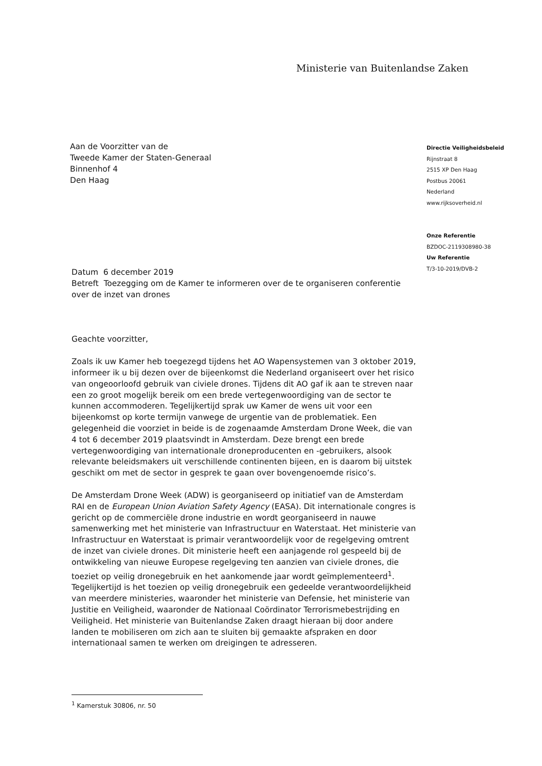Ministerie van Buitenlandse Zaken
Aan de Voorzitter van de
Tweede Kamer der Staten-Generaal
Binnenhof 4
Den Haag
Directie Veiligheidsbeleid
Rijnstraat 8
2515 XP Den Haag
Postbus 20061
Nederland
www.rijksoverheid.nl
Onze Referentie
BZDOC-2119308980-38
Uw Referentie
T/3-10-2019/DVB-2
Datum 6 december 2019
Betreft Toezegging om de Kamer te informeren over de te organiseren conferentie over de inzet van drones
Geachte voorzitter,
Zoals ik uw Kamer heb toegezegd tijdens het AO Wapensystemen van 3 oktober 2019, informeer ik u bij dezen over de bijeenkomst die Nederland organiseert over het risico van ongeoorloofd gebruik van civiele drones. Tijdens dit AO gaf ik aan te streven naar een zo groot mogelijk bereik om een brede vertegenwoordiging van de sector te kunnen accommoderen. Tegelijkertijd sprak uw Kamer de wens uit voor een bijeenkomst op korte termijn vanwege de urgentie van de problematiek. Een gelegenheid die voorziet in beide is de zogenaamde Amsterdam Drone Week, die van 4 tot 6 december 2019 plaatsvindt in Amsterdam. Deze brengt een brede vertegenwoordiging van internationale droneproducenten en -gebruikers, alsook relevante beleidsmakers uit verschillende continenten bijeen, en is daarom bij uitstek geschikt om met de sector in gesprek te gaan over bovengenoemde risico’s.
De Amsterdam Drone Week (ADW) is georganiseerd op initiatief van de Amsterdam RAI en de European Union Aviation Safety Agency (EASA). Dit internationale congres is gericht op de commerciële drone industrie en wordt georganiseerd in nauwe samenwerking met het ministerie van Infrastructuur en Waterstaat. Het ministerie van Infrastructuur en Waterstaat is primair verantwoordelijk voor de regelgeving omtrent de inzet van civiele drones. Dit ministerie heeft een aanjagende rol gespeeld bij de ontwikkeling van nieuwe Europese regelgeving ten aanzien van civiele drones, die toeziet op veilig dronegebruik en het aankomende jaar wordt geïmplementeerd<sup>1</sup>. Tegelijkertijd is het toezien op veilig dronegebruik een gedeelde verantwoordelijkheid van meerdere ministeries, waaronder het ministerie van Defensie, het ministerie van Justitie en Veiligheid, waaronder de Nationaal Coördinator Terrorismebestrijding en Veiligheid. Het ministerie van Buitenlandse Zaken draagt hieraan bij door andere landen te mobiliseren om zich aan te sluiten bij gemaakte afspraken en door internationaal samen te werken om dreigingen te adresseren.
<sup>1</sup> Kamerstuk 30806, nr. 50